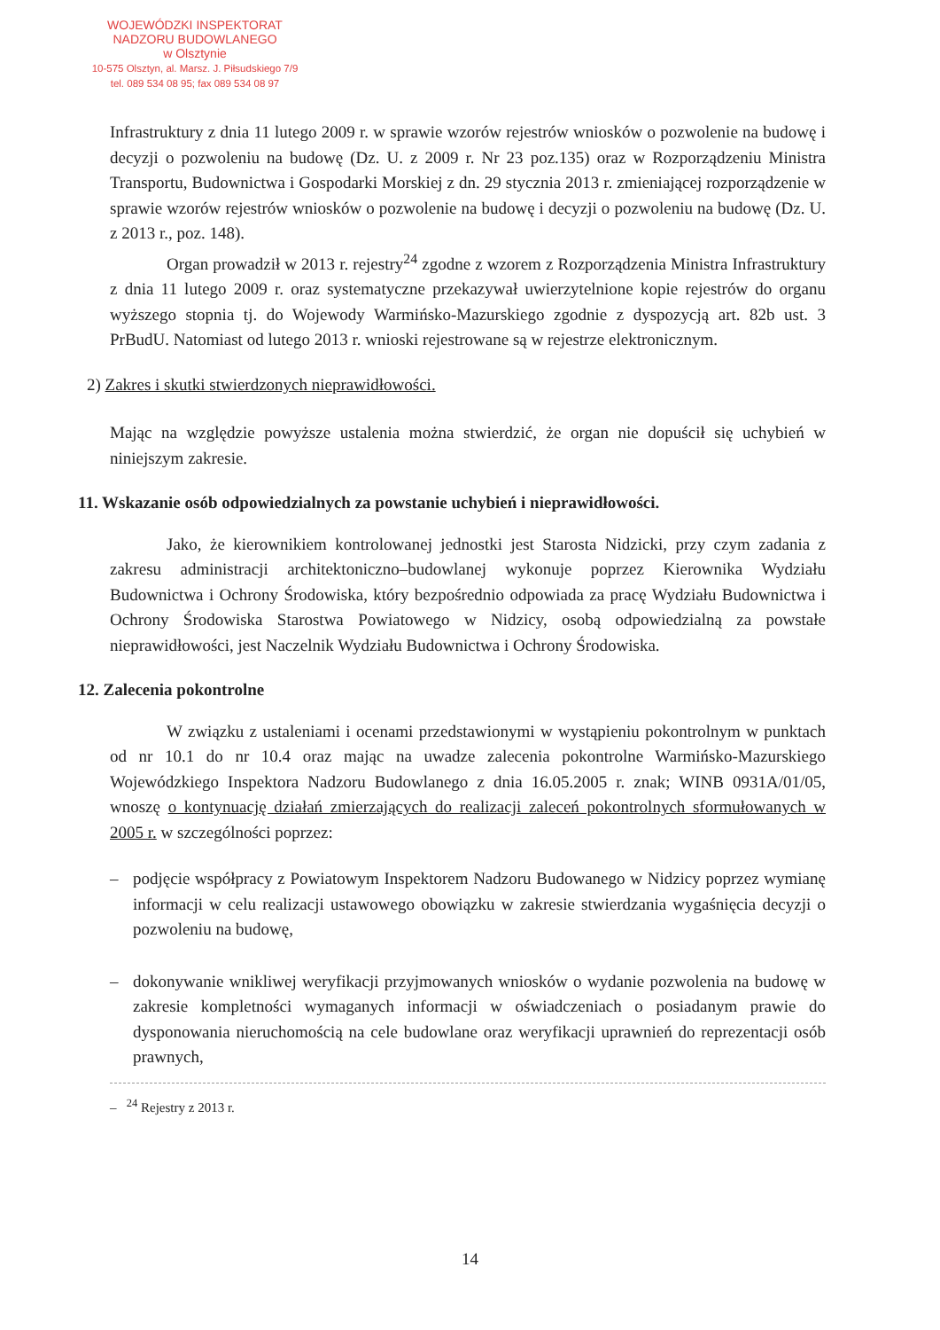WOJEWÓDZKI INSPEKTORAT
NADZORU BUDOWLANEGO
w Olsztynie
10-575 Olsztyn, al. Marsz. J. Piłsudskiego 7/9
tel. 089 534 08 95; fax 089 534 08 97
Infrastruktury z dnia 11 lutego 2009 r. w sprawie wzorów rejestrów wniosków o pozwolenie na budowę i decyzji o pozwoleniu na budowę (Dz. U. z 2009 r. Nr 23 poz.135) oraz w Rozporządzeniu Ministra Transportu, Budownictwa i Gospodarki Morskiej z dn. 29 stycznia 2013 r. zmieniającej rozporządzenie w sprawie wzorów rejestrów wniosków o pozwolenie na budowę i decyzji o pozwoleniu na budowę (Dz. U. z 2013 r., poz. 148).
Organ prowadził w 2013 r. rejestry<sup>24</sup> zgodne z wzorem z Rozporządzenia Ministra Infrastruktury z dnia 11 lutego 2009 r. oraz systematyczne przekazywał uwierzytelnione kopie rejestrów do organu wyższego stopnia tj. do Wojewody Warmińsko-Mazurskiego zgodnie z dyspozycją art. 82b ust. 3 PrBudU. Natomiast od lutego 2013 r. wnioski rejestrowane są w rejestrze elektronicznym.
2) Zakres i skutki stwierdzonych nieprawidłowości.
Mając na względzie powyższe ustalenia można stwierdzić, że organ nie dopuścił się uchybień w niniejszym zakresie.
11. Wskazanie osób odpowiedzialnych za powstanie uchybień i nieprawidłowości.
Jako, że kierownikiem kontrolowanej jednostki jest Starosta Nidzicki, przy czym zadania z zakresu administracji architektoniczno–budowlanej wykonuje poprzez Kierownika Wydziału Budownictwa i Ochrony Środowiska, który bezpośrednio odpowiada za pracę Wydziału Budownictwa i Ochrony Środowiska Starostwa Powiatowego w Nidzicy, osobą odpowiedzialną za powstałe nieprawidłowości, jest Naczelnik Wydziału Budownictwa i Ochrony Środowiska.
12. Zalecenia pokontrolne
W związku z ustaleniami i ocenami przedstawionymi w wystąpieniu pokontrolnym w punktach od nr 10.1 do nr 10.4 oraz mając na uwadze zalecenia pokontrolne Warmińsko-Mazurskiego Wojewódzkiego Inspektora Nadzoru Budowlanego z dnia 16.05.2005 r. znak; WINB 0931A/01/05, wnoszę o kontynuację działań zmierzających do realizacji zaleceń pokontrolnych sformułowanych w 2005 r. w szczególności poprzez:
– podjęcie współpracy z Powiatowym Inspektorem Nadzoru Budowanego w Nidzicy poprzez wymianę informacji w celu realizacji ustawowego obowiązku w zakresie stwierdzania wygaśnięcia decyzji o pozwoleniu na budowę,
– dokonywanie wnikliwej weryfikacji przyjmowanych wniosków o wydanie pozwolenia na budowę w zakresie kompletności wymaganych informacji w oświadczeniach o posiadanym prawie do dysponowania nieruchomością na cele budowlane oraz weryfikacji uprawnień do reprezentacji osób prawnych,
– <sup>24</sup> Rejestry z 2013 r.
14